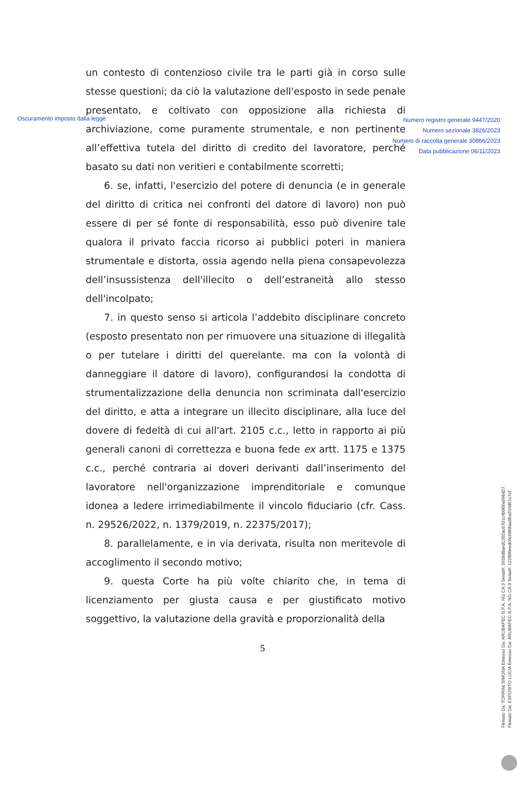Oscuramento imposto dalla legge
Numero registro generale 9447/2020
Numero sezionale 3826/2023
Numero di raccolta generale 30866/2023
Data pubblicazione 06/11/2023
un contesto di contenzioso civile tra le parti già in corso sulle stesse questioni; da ciò la valutazione dell'esposto in sede penale presentato, e coltivato con opposizione alla richiesta di archiviazione, come puramente strumentale, e non pertinente all’effettiva tutela del diritto di credito del lavoratore, perché basato su dati non veritieri e contabilmente scorretti;
6. se, infatti, l'esercizio del potere di denuncia (e in generale del diritto di critica nei confronti del datore di lavoro) non può essere di per sé fonte di responsabilità, esso può divenire tale qualora il privato faccia ricorso ai pubblici poteri in maniera strumentale e distorta, ossia agendo nella piena consapevolezza dell’insussistenza dell'illecito o dell’estraneità allo stesso dell'incolpato;
7. in questo senso si articola l’addebito disciplinare concreto (esposto presentato non per rimuovere una situazione di illegalità o per tutelare i diritti del querelante. ma con la volontà di danneggiare il datore di lavoro), configurandosi la condotta di strumentalizzazione della denuncia non scriminata dall'esercizio del diritto, e atta a integrare un illecito disciplinare, alla luce del dovere di fedeltà di cui all'art. 2105 c.c., letto in rapporto ai più generali canoni di correttezza e buona fede ex artt. 1175 e 1375 c.c., perché contraria ai doveri derivanti dall’inserimento del lavoratore nell'organizzazione imprenditoriale e comunque idonea a ledere irrimediabilmente il vincolo fiduciario (cfr. Cass. n. 29526/2022, n. 1379/2019, n. 22375/2017);
8. parallelamente, e in via derivata, risulta non meritevole di accoglimento il secondo motivo;
9. questa Corte ha più volte chiarito che, in tema di licenziamento per giusta causa e per giustificato motivo soggettivo, la valutazione della gravità e proporzionalità della
5
Firmato Da: TORRINI SIMONA Emesso Da: ARUBAPEC S.P.A. NG CA 3 Serial#: 3939d8aed1202ac6701c4b066a996d27
Firmato Da: ESPOSITO LUCIA Emesso Da: ARUBAPEC S.P.A. NG CA 3 Serial#: 122800eedc0c68b8aa9ba310d51c7cf